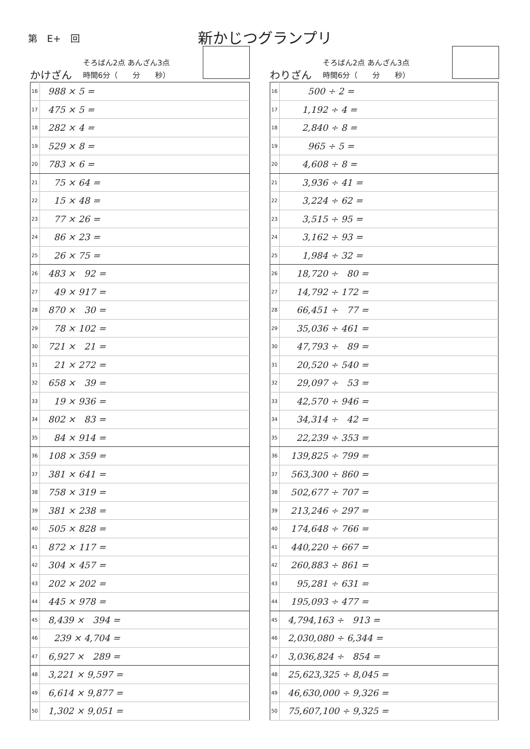第　E+　回
新かじつグランプリ
かけざん
そろばん2点 あんざん3点
時間6分（　　分　　秒）
| 16 | 988 × 5 = |
| 17 | 475 × 5 = |
| 18 | 282 × 4 = |
| 19 | 529 × 8 = |
| 20 | 783 × 6 = |
| 21 | 75 × 64 = |
| 22 | 15 × 48 = |
| 23 | 77 × 26 = |
| 24 | 86 × 23 = |
| 25 | 26 × 75 = |
| 26 | 483 × 92 = |
| 27 | 49 × 917 = |
| 28 | 870 × 30 = |
| 29 | 78 × 102 = |
| 30 | 721 × 21 = |
| 31 | 21 × 272 = |
| 32 | 658 × 39 = |
| 33 | 19 × 936 = |
| 34 | 802 × 83 = |
| 35 | 84 × 914 = |
| 36 | 108 × 359 = |
| 37 | 381 × 641 = |
| 38 | 758 × 319 = |
| 39 | 381 × 238 = |
| 40 | 505 × 828 = |
| 41 | 872 × 117 = |
| 42 | 304 × 457 = |
| 43 | 202 × 202 = |
| 44 | 445 × 978 = |
| 45 | 8,439 × 394 = |
| 46 | 239 × 4,704 = |
| 47 | 6,927 × 289 = |
| 48 | 3,221 × 9,597 = |
| 49 | 6,614 × 9,877 = |
| 50 | 1,302 × 9,051 = |
わりざん
そろばん2点 あんざん3点
時間6分（　　分　　秒）
| 16 | 500 ÷ 2 = |
| 17 | 1,192 ÷ 4 = |
| 18 | 2,840 ÷ 8 = |
| 19 | 965 ÷ 5 = |
| 20 | 4,608 ÷ 8 = |
| 21 | 3,936 ÷ 41 = |
| 22 | 3,224 ÷ 62 = |
| 23 | 3,515 ÷ 95 = |
| 24 | 3,162 ÷ 93 = |
| 25 | 1,984 ÷ 32 = |
| 26 | 18,720 ÷ 80 = |
| 27 | 14,792 ÷ 172 = |
| 28 | 66,451 ÷ 77 = |
| 29 | 35,036 ÷ 461 = |
| 30 | 47,793 ÷ 89 = |
| 31 | 20,520 ÷ 540 = |
| 32 | 29,097 ÷ 53 = |
| 33 | 42,570 ÷ 946 = |
| 34 | 34,314 ÷ 42 = |
| 35 | 22,239 ÷ 353 = |
| 36 | 139,825 ÷ 799 = |
| 37 | 563,300 ÷ 860 = |
| 38 | 502,677 ÷ 707 = |
| 39 | 213,246 ÷ 297 = |
| 40 | 174,648 ÷ 766 = |
| 41 | 440,220 ÷ 667 = |
| 42 | 260,883 ÷ 861 = |
| 43 | 95,281 ÷ 631 = |
| 44 | 195,093 ÷ 477 = |
| 45 | 4,794,163 ÷ 913 = |
| 46 | 2,030,080 ÷ 6,344 = |
| 47 | 3,036,824 ÷ 854 = |
| 48 | 25,623,325 ÷ 8,045 = |
| 49 | 46,630,000 ÷ 9,326 = |
| 50 | 75,607,100 ÷ 9,325 = |